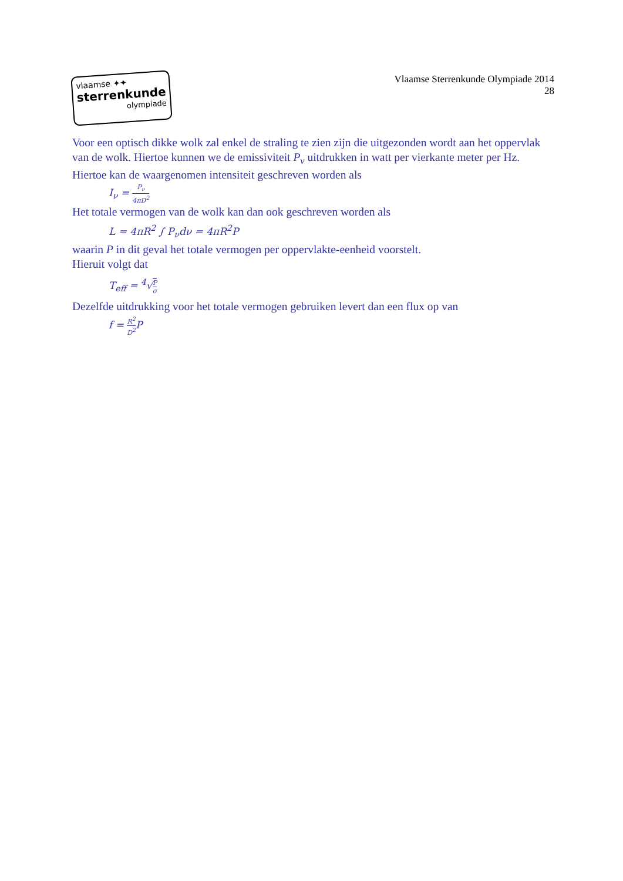vlaamse ✦✦
sterrenkunde
olympiade
Vlaamse Sterrenkunde Olympiade 2014
28
Voor een optisch dikke wolk zal enkel de straling te zien zijn die uitgezonden wordt aan het oppervlak van de wolk. Hiertoe kunnen we de emissiviteit P<sub>ν</sub> uitdrukken in watt per vierkante meter per Hz. Hiertoe kan de waargenomen intensiteit geschreven worden als
I<sub>ν</sub> = P<sub>ν</sub> 4πD<sup>2</sup>
Het totale vermogen van de wolk kan dan ook geschreven worden als
L = 4πR<sup>2</sup> ∫ P<sub>ν</sub>dν = 4πR<sup>2</sup>P
waarin P in dit geval het totale vermogen per oppervlakte-eenheid voorstelt.
Hieruit volgt dat
T<sub>eff</sub> = <sup>4</sup>√P σ
Dezelfde uitdrukking voor het totale vermogen gebruiken levert dan een flux op van
f = R<sup>2</sup> D<sup>2</sup> P